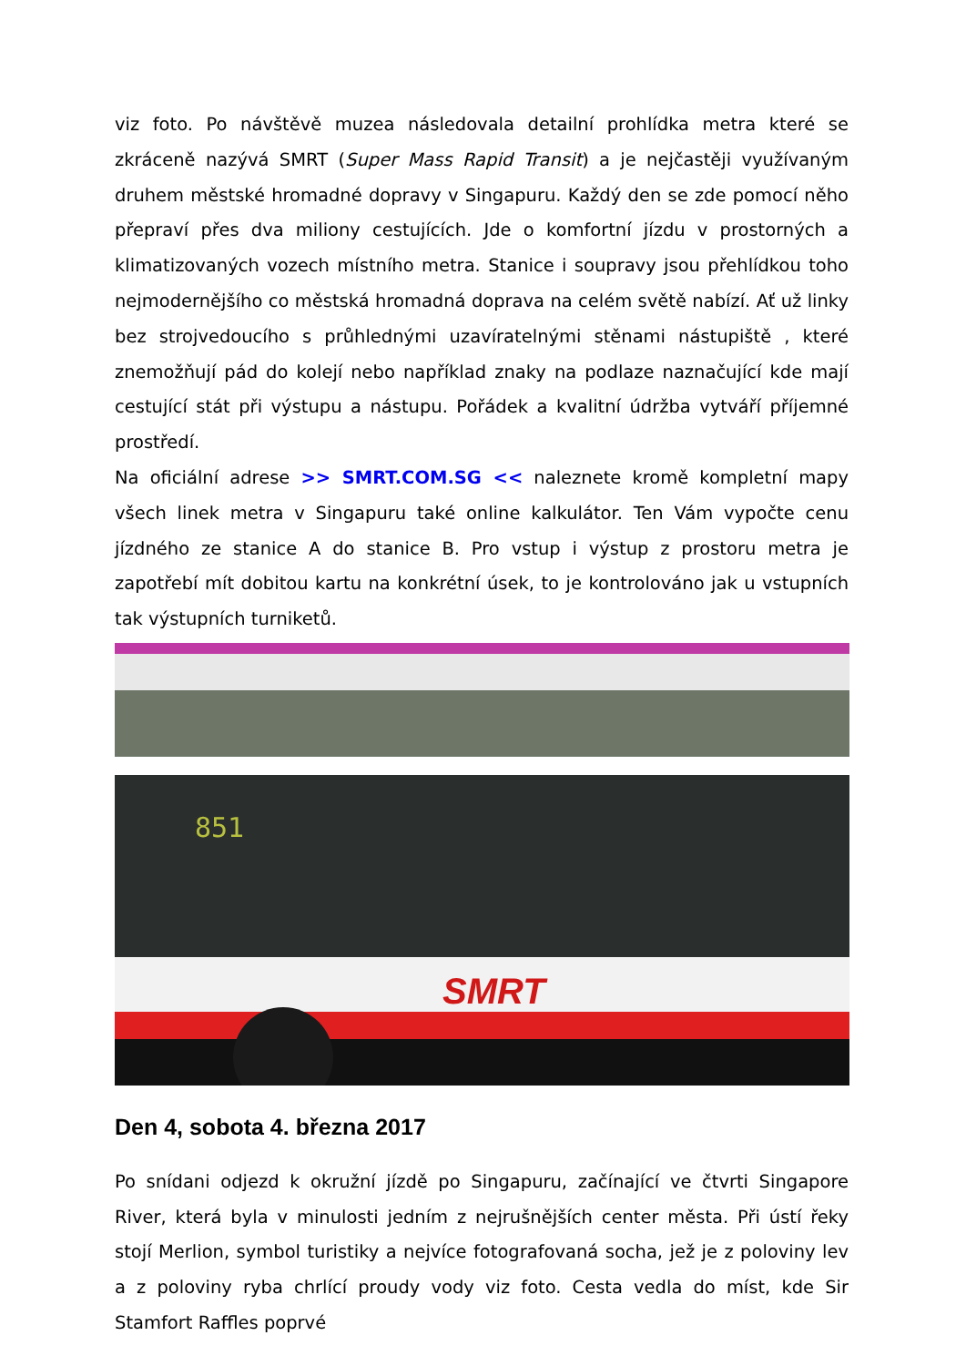viz foto. Po návštěvě muzea následovala detailní prohlídka metra které se zkráceně nazývá SMRT (Super Mass Rapid Transit) a je nejčastěji využívaným druhem městské hromadné dopravy v Singapuru. Každý den se zde pomocí něho přepraví přes dva miliony cestujících. Jde o komfortní jízdu v prostorných a klimatizovaných vozech místního metra. Stanice i soupravy jsou přehlídkou toho nejmodernějšího co městská hromadná doprava na celém světě nabízí. Ať už linky bez strojvedoucího s průhlednými uzavíratelnými stěnami nástupiště , které znemožňují pád do kolejí nebo například znaky na podlaze naznačující kde mají cestující stát při výstupu a nástupu. Pořádek a kvalitní údržba vytváří příjemné prostředí.
Na oficiální adrese >> SMRT.COM.SG << naleznete kromě kompletní mapy všech linek metra v Singapuru také online kalkulátor. Ten Vám vypočte cenu jízdného ze stanice A do stanice B. Pro vstup i výstup z prostoru metra je zapotřebí mít dobitou kartu na konkrétní úsek, to je kontrolováno jak u vstupních tak výstupních turniketů.
SMRT
851
Den 4, sobota 4. března 2017
Po snídani odjezd k okružní jízdě po Singapuru, začínající ve čtvrti Singapore River, která byla v minulosti jedním z nejrušnějších center města. Při ústí řeky stojí Merlion, symbol turistiky a nejvíce fotografovaná socha, jež je z poloviny lev a z poloviny ryba chrlící proudy vody viz foto. Cesta vedla do míst, kde Sir Stamfort Raffles poprvé